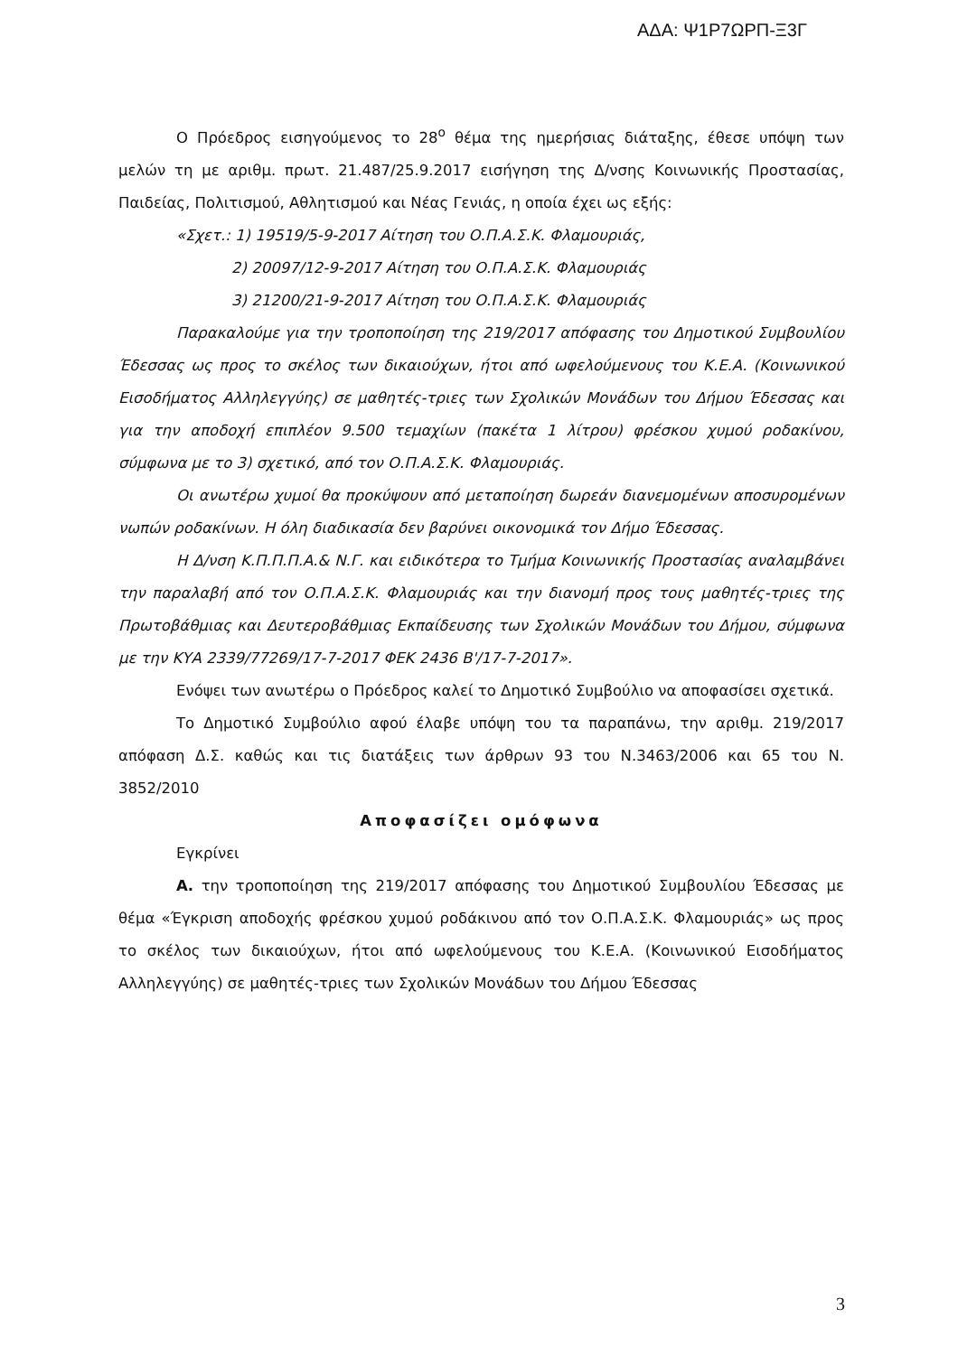ΑΔΑ: Ψ1Ρ7ΩΡΠ-Ξ3Γ
Ο Πρόεδρος εισηγούμενος το 28<sup>ο</sup> θέμα της ημερήσιας διάταξης, έθεσε υπόψη των μελών τη με αριθμ. πρωτ. 21.487/25.9.2017 εισήγηση της Δ/νσης Κοινωνικής Προστασίας, Παιδείας, Πολιτισμού, Αθλητισμού και Νέας Γενιάς, η οποία έχει ως εξής:
«Σχετ.: 1) 19519/5-9-2017 Αίτηση του Ο.Π.Α.Σ.Κ. Φλαμουριάς,
2) 20097/12-9-2017 Αίτηση του Ο.Π.Α.Σ.Κ. Φλαμουριάς
3) 21200/21-9-2017 Αίτηση του Ο.Π.Α.Σ.Κ. Φλαμουριάς
Παρακαλούμε για την τροποποίηση της 219/2017 απόφασης του Δημοτικού Συμβουλίου Έδεσσας ως προς το σκέλος των δικαιούχων, ήτοι από ωφελούμενους του Κ.Ε.Α. (Κοινωνικού Εισοδήματος Αλληλεγγύης) σε μαθητές-τριες των Σχολικών Μονάδων του Δήμου Έδεσσας και για την αποδοχή επιπλέον 9.500 τεμαχίων (πακέτα 1 λίτρου) φρέσκου χυμού ροδακίνου, σύμφωνα με το 3) σχετικό, από τον Ο.Π.Α.Σ.Κ. Φλαμουριάς.
Οι ανωτέρω χυμοί θα προκύψουν από μεταποίηση δωρεάν διανεμομένων αποσυρομένων νωπών ροδακίνων. Η όλη διαδικασία δεν βαρύνει οικονομικά τον Δήμο Έδεσσας.
Η Δ/νση Κ.Π.Π.Π.Α.& Ν.Γ. και ειδικότερα το Τμήμα Κοινωνικής Προστασίας αναλαμβάνει την παραλαβή από τον Ο.Π.Α.Σ.Κ. Φλαμουριάς και την διανομή προς τους μαθητές-τριες της Πρωτοβάθμιας και Δευτεροβάθμιας Εκπαίδευσης των Σχολικών Μονάδων του Δήμου, σύμφωνα με την ΚΥΑ 2339/77269/17-7-2017 ΦΕΚ 2436 Β'/17-7-2017».
Ενόψει των ανωτέρω ο Πρόεδρος καλεί το Δημοτικό Συμβούλιο να αποφασίσει σχετικά.
Το Δημοτικό Συμβούλιο αφού έλαβε υπόψη του τα παραπάνω, την αριθμ. 219/2017 απόφαση Δ.Σ. καθώς και τις διατάξεις των άρθρων 93 του Ν.3463/2006 και 65 του Ν. 3852/2010
Αποφασίζει ομόφωνα
Εγκρίνει
Α. την τροποποίηση της 219/2017 απόφασης του Δημοτικού Συμβουλίου Έδεσσας με θέμα «Έγκριση αποδοχής φρέσκου χυμού ροδάκινου από τον Ο.Π.Α.Σ.Κ. Φλαμουριάς» ως προς το σκέλος των δικαιούχων, ήτοι από ωφελούμενους του Κ.Ε.Α. (Κοινωνικού Εισοδήματος Αλληλεγγύης) σε μαθητές-τριες των Σχολικών Μονάδων του Δήμου Έδεσσας
3